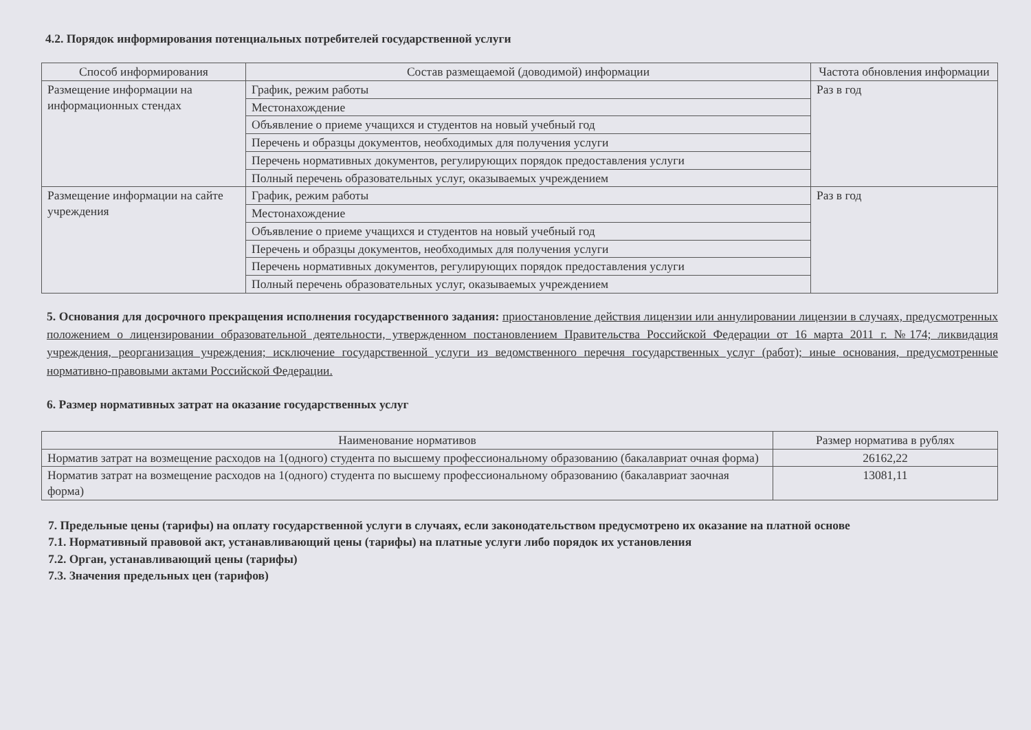4.2. Порядок информирования потенциальных потребителей государственной услуги
| Способ информирования | Состав размещаемой (доводимой) информации | Частота обновления информации |
| --- | --- | --- |
| Размещение информации на информационных стендах | График, режим работы | Раз в год |
| | Местонахождение | |
| | Объявление о приеме учащихся и студентов на новый учебный год | |
| | Перечень и образцы документов, необходимых для получения услуги | |
| | Перечень нормативных документов, регулирующих порядок предоставления услуги | |
| | Полный перечень образовательных услуг, оказываемых учреждением | |
| Размещение информации на сайте учреждения | График, режим работы | Раз в год |
| | Местонахождение | |
| | Объявление о приеме учащихся и студентов на новый учебный год | |
| | Перечень и образцы документов, необходимых для получения услуги | |
| | Перечень нормативных документов, регулирующих порядок предоставления услуги | |
| | Полный перечень образовательных услуг, оказываемых учреждением | |
5. Основания для досрочного прекращения исполнения государственного задания: приостановление действия лицензии или аннулировании лицензии в случаях, предусмотренных положением о лицензировании образовательной деятельности, утвержденном постановлением Правительства Российской Федерации от 16 марта 2011 г. №174; ликвидация учреждения, реорганизация учреждения; исключение государственной услуги из ведомственного перечня государственных услуг (работ); иные основания, предусмотренные нормативно-правовыми актами Российской Федерации.
6. Размер нормативных затрат на оказание государственных услуг
| Наименование нормативов | Размер норматива в рублях |
| --- | --- |
| Норматив затрат на возмещение расходов на 1(одного) студента по высшему профессиональному образованию (бакалавриат очная форма) | 26162,22 |
| Норматив затрат на возмещение расходов на 1(одного) студента по высшему профессиональному образованию (бакалавриат заочная форма) | 13081,11 |
7. Предельные цены (тарифы) на оплату государственной услуги в случаях, если законодательством предусмотрено их оказание на платной основе
7.1. Нормативный правовой акт, устанавливающий цены (тарифы) на платные услуги либо порядок их установления
7.2. Орган, устанавливающий цены (тарифы)
7.3. Значения предельных цен (тарифов)